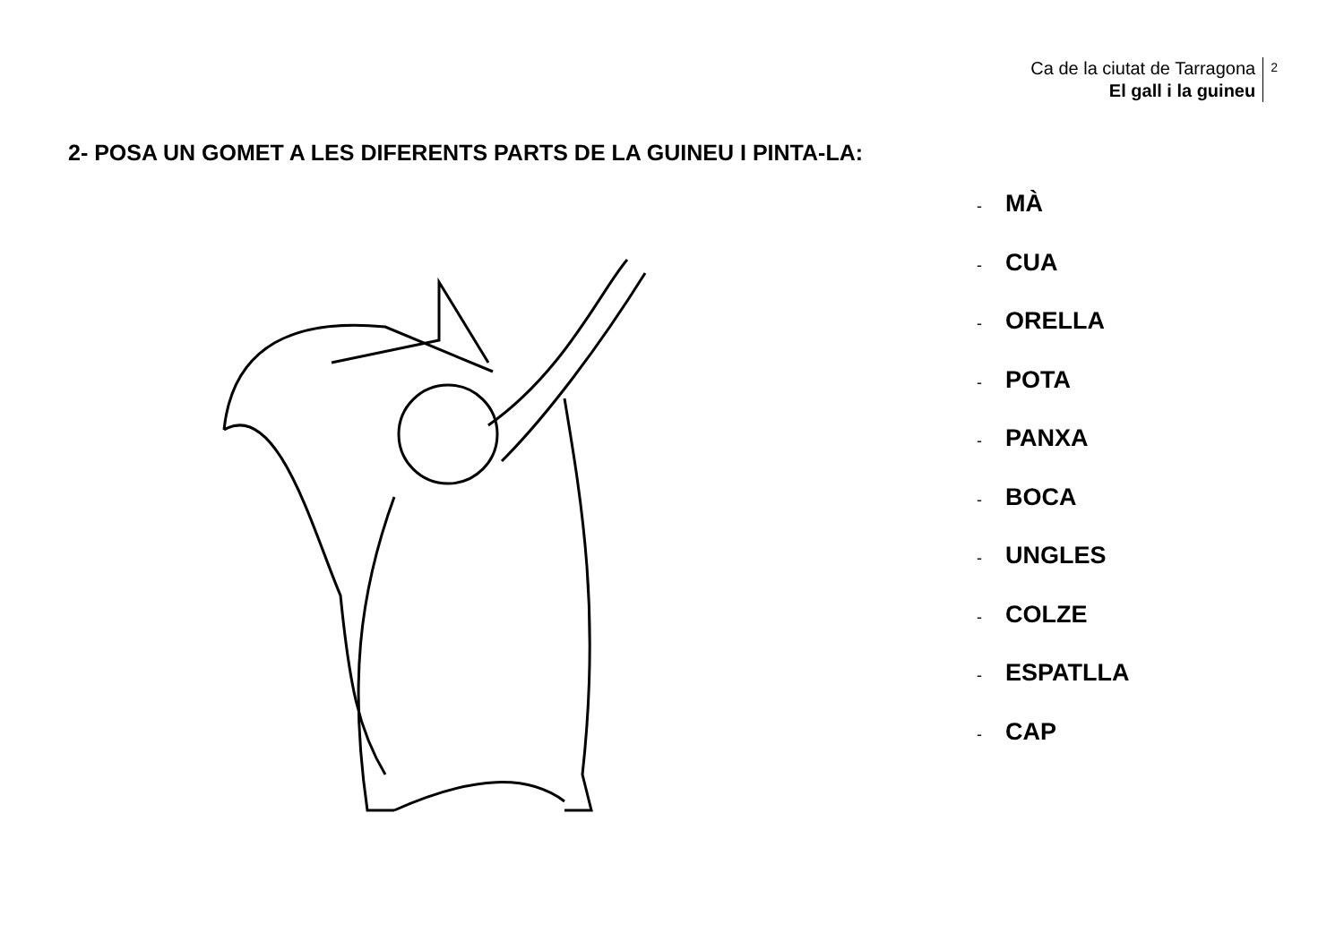Ca de la ciutat de Tarragona
El gall i la guineu
2
2- POSA UN GOMET A LES DIFERENTS PARTS DE LA GUINEU I PINTA-LA:
- MÀ
- CUA
- ORELLA
- POTA
- PANXA
- BOCA
- UNGLES
- COLZE
- ESPATLLA
- CAP